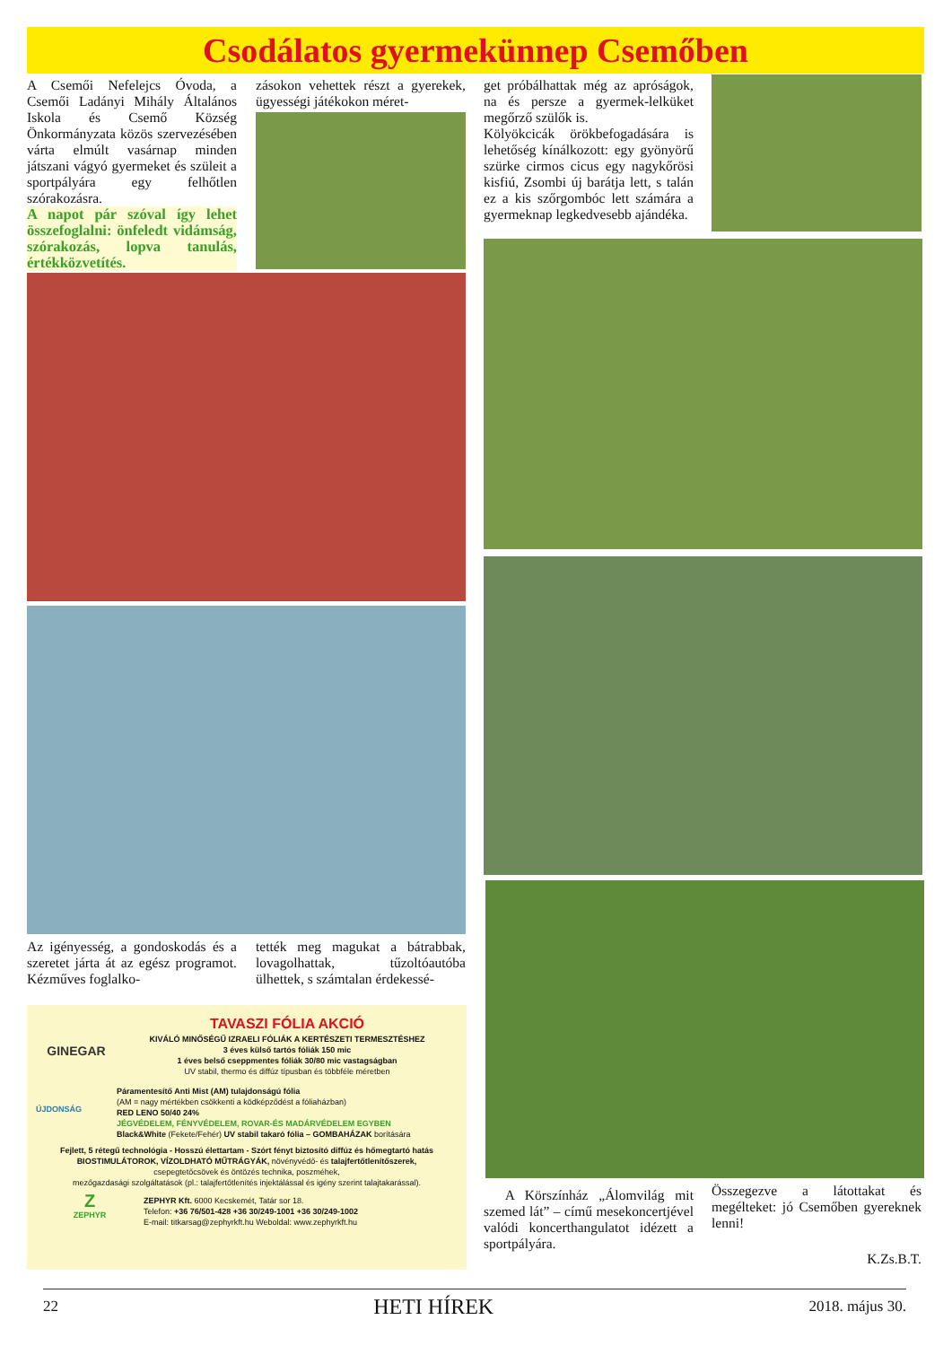Csodálatos gyermekünnep Csemőben
A Csemői Nefelejcs Óvoda, a Csemői Ladányi Mihály Általános Iskola és Csemő Község Önkormányzata közös szervezésében várta elmúlt vasárnap minden játszani vágyó gyermeket és szüleit a sportpályára egy felhőtlen szórakozásra.
A napot pár szóval így lehet összefoglalni: önfeledt vidámság, szórakozás, lopva tanulás, értékközvetítés.
zásokon vehettek részt a gyerekek, ügyességi játékokon méret-
get próbálhattak még az apróságok, na és persze a gyermek-lelküket megőrző szülők is.
Kölyökcicák örökbefogadására is lehetőség kínálkozott: egy gyönyörű szürke cirmos cicus egy nagykőrösi kisfiú, Zsombi új barátja lett, s talán ez a kis szőrgombóc lett számára a gyermeknap legkedvesebb ajándéka.
Az igényesség, a gondoskodás és a szeretet járta át az egész programot. Kézműves foglalko-
tették meg magukat a bátrabbak, lovagolhattak, tűzoltóautóba ülhettek, s számtalan érdekessé-
GINEGAR
TAVASZI FÓLIA AKCIÓ
KIVÁLÓ MINŐSÉGŰ IZRAELI FÓLIÁK A KERTÉSZETI TERMESZTÉSHEZ
3 éves külső tartós fóliák 150 mic
1 éves belső cseppmentes fóliák 30/80 mic vastagságban
UV stabil, thermo és diffúz típusban és többféle méretben
ÚJDONSÁG
Páramentesítő Anti Mist (AM) tulajdonságú fólia
(AM = nagy mértékben csökkenti a ködképződést a fóliaházban)
RED LENO 50/40 24%
JÉGVÉDELEM, FÉNYVÉDELEM, ROVAR-ÉS MADÁRVÉDELEM EGYBEN
Black&White (Fekete/Fehér) UV stabil takaró fólia – GOMBAHÁZAK borítására
Fejlett, 5 rétegű technológia - Hosszú élettartam - Szórt fényt biztosító diffúz és hőmegtartó hatás
BIOSTIMULÁTOROK, VÍZOLDHATÓ MŰTRÁGYÁK, növényvédő- és talajfertőtlenítőszerek,
csepegtetőcsövek és öntözés technika, poszméhek,
mezőgazdasági szolgáltatások (pl.: talajfertőtlenítés injektálással és igény szerint talajtakarással).
Z
ZEPHYR
ZEPHYR Kft. 6000 Kecskemét, Tatár sor 18.
Telefon: +36 76/501-428 +36 30/249-1001 +36 30/249-1002
E-mail: titkarsag@zephyrkft.hu Weboldal: www.zephyrkft.hu
A Körszínház „Álomvilág mit szemed lát” – című mesekoncertjével valódi koncerthangulatot idézett a sportpályára.
Összegezve a látottakat és megélteket: jó Csemőben gyereknek lenni!
K.Zs.B.T.
22 HETI HÍREK 2018. május 30.